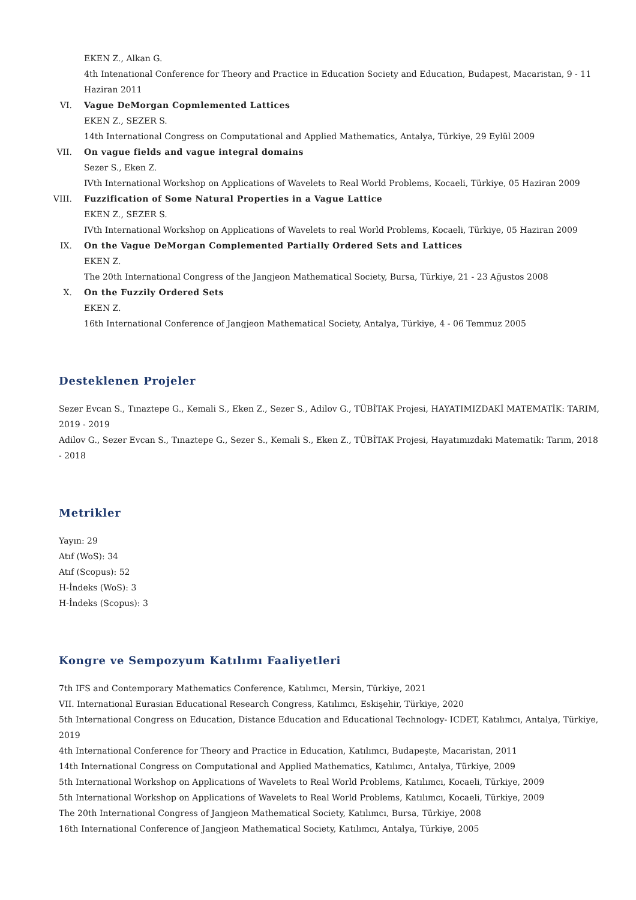EKEN Z., Alkan G.
4th Intenational Conference for Theory and Practice in Education Society and Education, Budapest, Macaristan, 9 - 11 Haziran 2011
VI. Vague DeMorgan Copmlemented Lattices
EKEN Z., SEZER S.
14th International Congress on Computational and Applied Mathematics, Antalya, Türkiye, 29 Eylül 2009
VII. On vague fields and vague integral domains
Sezer S., Eken Z.
IVth International Workshop on Applications of Wavelets to Real World Problems, Kocaeli, Türkiye, 05 Haziran 2009
VIII. Fuzzification of Some Natural Properties in a Vague Lattice
EKEN Z., SEZER S.
IVth International Workshop on Applications of Wavelets to real World Problems, Kocaeli, Türkiye, 05 Haziran 2009
IX. On the Vague DeMorgan Complemented Partially Ordered Sets and Lattices
EKEN Z.
The 20th International Congress of the Jangjeon Mathematical Society, Bursa, Türkiye, 21 - 23 Ağustos 2008
X. On the Fuzzily Ordered Sets
EKEN Z.
16th International Conference of Jangjeon Mathematical Society, Antalya, Türkiye, 4 - 06 Temmuz 2005
Desteklenen Projeler
Sezer Evcan S., Tınaztepe G., Kemali S., Eken Z., Sezer S., Adilov G., TÜBİTAK Projesi, HAYATIMIZDAKİ MATEMATİK: TARIM, 2019 - 2019
Adilov G., Sezer Evcan S., Tınaztepe G., Sezer S., Kemali S., Eken Z., TÜBİTAK Projesi, Hayatımızdaki Matematik: Tarım, 2018 - 2018
Metrikler
Yayın: 29
Atıf (WoS): 34
Atıf (Scopus): 52
H-İndeks (WoS): 3
H-İndeks (Scopus): 3
Kongre ve Sempozyum Katılımı Faaliyetleri
7th IFS and Contemporary Mathematics Conference, Katılımcı, Mersin, Türkiye, 2021
VII. International Eurasian Educational Research Congress, Katılımcı, Eskişehir, Türkiye, 2020
5th International Congress on Education, Distance Education and Educational Technology- ICDET, Katılımcı, Antalya, Türkiye, 2019
4th International Conference for Theory and Practice in Education, Katılımcı, Budapeşte, Macaristan, 2011
14th International Congress on Computational and Applied Mathematics, Katılımcı, Antalya, Türkiye, 2009
5th International Workshop on Applications of Wavelets to Real World Problems, Katılımcı, Kocaeli, Türkiye, 2009
5th International Workshop on Applications of Wavelets to Real World Problems, Katılımcı, Kocaeli, Türkiye, 2009
The 20th International Congress of Jangjeon Mathematical Society, Katılımcı, Bursa, Türkiye, 2008
16th International Conference of Jangjeon Mathematical Society, Katılımcı, Antalya, Türkiye, 2005